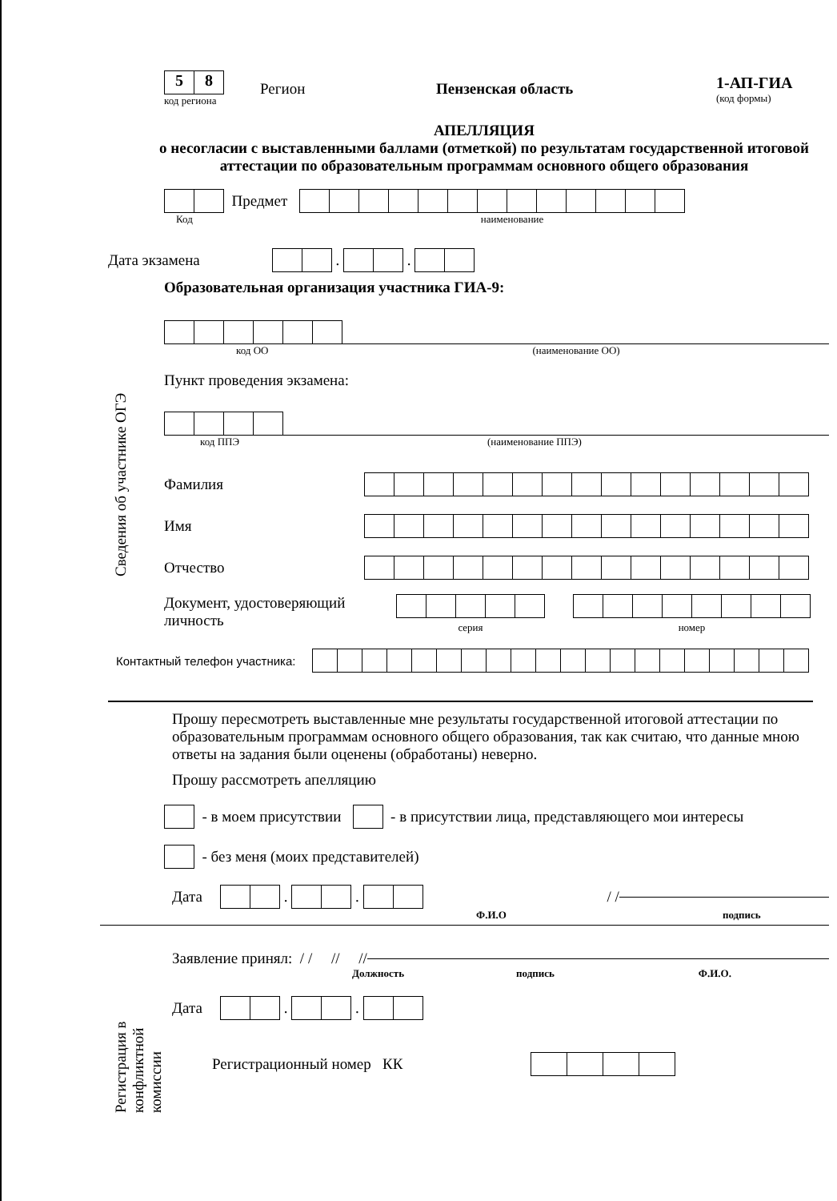5 8
код региона
Регион Пензенская область
1-АП-ГИА
(код формы)
АПЕЛЛЯЦИЯ
о несогласии с выставленными баллами (отметкой) по результатам государственной итоговой аттестации по образовательным программам основного общего образования
Предмет
Код наименование
Дата экзамена
.
.
Образовательная организация участника ГИА-9:
код ОО (наименование ОО)
Пункт проведения экзамена:
код ППЭ (наименование ППЭ)
Фамилия
Имя
Отчество
Документ, удостоверяющий личность
серия номер
Контактный телефон участника:
Прошу пересмотреть выставленные мне результаты государственной итоговой аттестации по образовательным программам основного общего образования, так как считаю, что данные мною ответы на задания были оценены (обработаны) неверно.
Прошу рассмотреть апелляцию
- в моем присутствии
- в присутствии лица, представляющего мои интересы
- без меня (моих представителей)
Дата
.
.
/ /
Ф.И.О подпись
Регистрация в
конфликтной
комиссии
Заявление принял: / / // //
Должность подпись Ф.И.О.
Дата
.
.
Регистрационный номер КК
Сведения об участнике ОГЭ